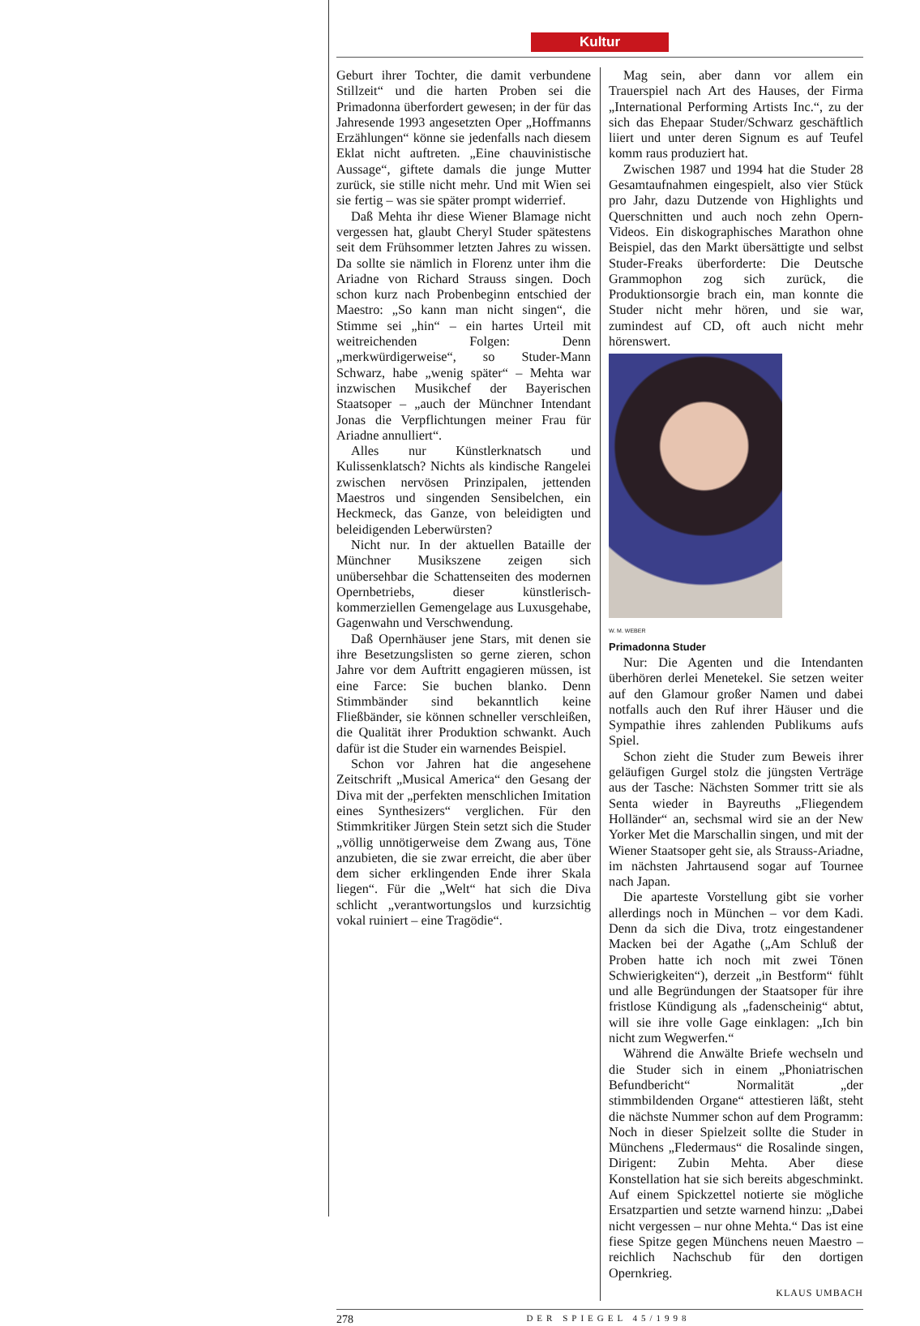Kultur
Geburt ihrer Tochter, die damit verbundene Stillzeit“ und die harten Proben sei die Primadonna überfordert gewesen; in der für das Jahresende 1993 angesetzten Oper „Hoffmanns Erzählungen“ könne sie jedenfalls nach diesem Eklat nicht auftreten. „Eine chauvinistische Aussage“, giftete damals die junge Mutter zurück, sie stille nicht mehr. Und mit Wien sei sie fertig – was sie später prompt widerrief.
Daß Mehta ihr diese Wiener Blamage nicht vergessen hat, glaubt Cheryl Studer spätestens seit dem Frühsommer letzten Jahres zu wissen. Da sollte sie nämlich in Florenz unter ihm die Ariadne von Richard Strauss singen. Doch schon kurz nach Probenbeginn entschied der Maestro: „So kann man nicht singen“, die Stimme sei „hin“ – ein hartes Urteil mit weitreichenden Folgen: Denn „merkwürdigerweise“, so Studer-Mann Schwarz, habe „wenig später“ – Mehta war inzwischen Musikchef der Bayerischen Staatsoper – „auch der Münchner Intendant Jonas die Verpflichtungen meiner Frau für Ariadne annulliert“.
Alles nur Künstlerknatsch und Kulissenklatsch? Nichts als kindische Rangelei zwischen nervösen Prinzipalen, jettenden Maestros und singenden Sensibelchen, ein Heckmeck, das Ganze, von beleidigten und beleidigenden Leberwürsten?
Nicht nur. In der aktuellen Bataille der Münchner Musikszene zeigen sich unübersehbar die Schattenseiten des modernen Opernbetriebs, dieser künstlerisch-kommerziellen Gemengelage aus Luxusgehabe, Gagenwahn und Verschwendung.
Daß Opernhäuser jene Stars, mit denen sie ihre Besetzungslisten so gerne zieren, schon Jahre vor dem Auftritt engagieren müssen, ist eine Farce: Sie buchen blanko. Denn Stimmbänder sind bekanntlich keine Fließbänder, sie können schneller verschleißen, die Qualität ihrer Produktion schwankt. Auch dafür ist die Studer ein warnendes Beispiel.
Schon vor Jahren hat die angesehene Zeitschrift „Musical America“ den Gesang der Diva mit der „perfekten menschlichen Imitation eines Synthesizers“ verglichen. Für den Stimmkritiker Jürgen Stein setzt sich die Studer „völlig unnötigerweise dem Zwang aus, Töne anzubieten, die sie zwar erreicht, die aber über dem sicher erklingenden Ende ihrer Skala liegen“. Für die „Welt“ hat sich die Diva schlicht „verantwortungslos und kurzsichtig vokal ruiniert – eine Tragödie“.
Mag sein, aber dann vor allem ein Trauerspiel nach Art des Hauses, der Firma „International Performing Artists Inc.“, zu der sich das Ehepaar Studer/Schwarz geschäftlich liiert und unter deren Signum es auf Teufel komm raus produziert hat.
Zwischen 1987 und 1994 hat die Studer 28 Gesamtaufnahmen eingespielt, also vier Stück pro Jahr, dazu Dutzende von Highlights und Querschnitten und auch noch zehn Opern-Videos. Ein diskographisches Marathon ohne Beispiel, das den Markt übersättigte und selbst Studer-Freaks überforderte: Die Deutsche Grammophon zog sich zurück, die Produktionsorgie brach ein, man konnte die Studer nicht mehr hören, und sie war, zumindest auf CD, oft auch nicht mehr hörenswert.
W. M. WEBER
Primadonna Studer
Nur: Die Agenten und die Intendanten überhören derlei Menetekel. Sie setzen weiter auf den Glamour großer Namen und dabei notfalls auch den Ruf ihrer Häuser und die Sympathie ihres zahlenden Publikums aufs Spiel.
Schon zieht die Studer zum Beweis ihrer geläufigen Gurgel stolz die jüngsten Verträge aus der Tasche: Nächsten Sommer tritt sie als Senta wieder in Bayreuths „Fliegendem Holländer“ an, sechsmal wird sie an der New Yorker Met die Marschallin singen, und mit der Wiener Staatsoper geht sie, als Strauss-Ariadne, im nächsten Jahrtausend sogar auf Tournee nach Japan.
Die aparteste Vorstellung gibt sie vorher allerdings noch in München – vor dem Kadi. Denn da sich die Diva, trotz eingestandener Macken bei der Agathe („Am Schluß der Proben hatte ich noch mit zwei Tönen Schwierigkeiten“), derzeit „in Bestform“ fühlt und alle Begründungen der Staatsoper für ihre fristlose Kündigung als „fadenscheinig“ abtut, will sie ihre volle Gage einklagen: „Ich bin nicht zum Wegwerfen.“
Während die Anwälte Briefe wechseln und die Studer sich in einem „Phoniatrischen Befundbericht“ Normalität „der stimmbildenden Organe“ attestieren läßt, steht die nächste Nummer schon auf dem Programm: Noch in dieser Spielzeit sollte die Studer in Münchens „Fledermaus“ die Rosalinde singen, Dirigent: Zubin Mehta. Aber diese Konstellation hat sie sich bereits abgeschminkt. Auf einem Spickzettel notierte sie mögliche Ersatzpartien und setzte warnend hinzu: „Dabei nicht vergessen – nur ohne Mehta.“ Das ist eine fiese Spitze gegen Münchens neuen Maestro – reichlich Nachschub für den dortigen Opernkrieg.
KLAUS UMBACH
278 DER SPIEGEL 45/1998